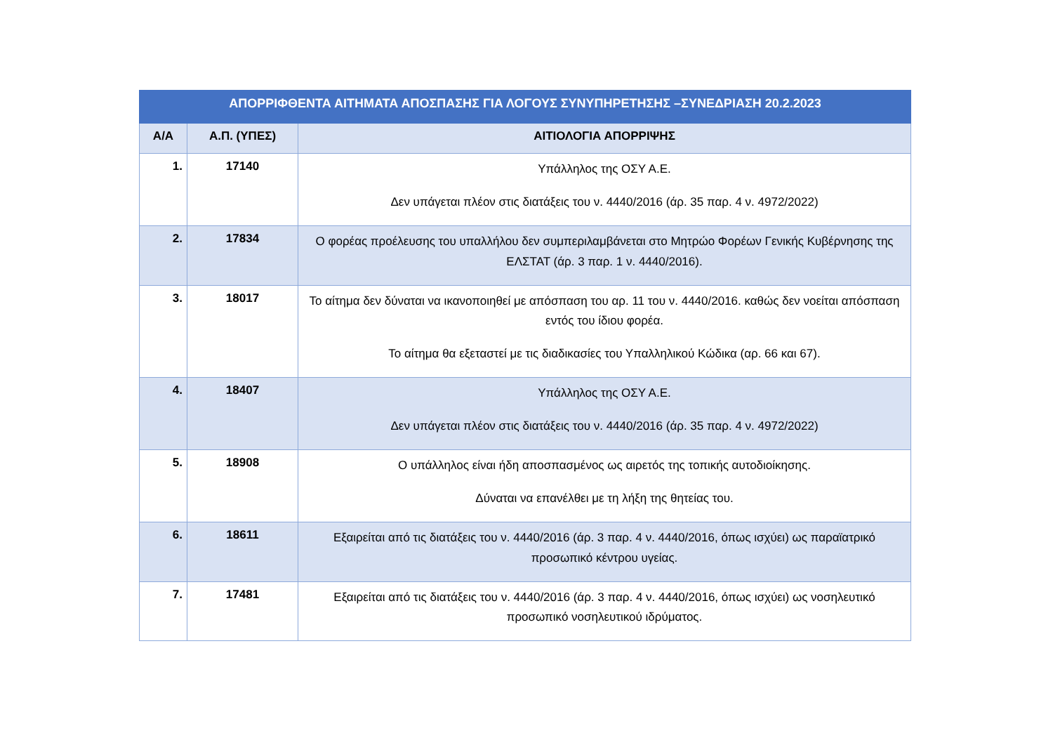| ΑΠΟΡΡΙΦΘΕΝΤΑ ΑΙΤΗΜΑΤΑ ΑΠΟΣΠΑΣΗΣ ΓΙΑ ΛΟΓΟΥΣ ΣΥΝΥΠΗΡΕΤΗΣΗΣ –ΣΥΝΕΔΡΙΑΣΗ 20.2.2023 | | |
| --- | --- | --- |
| Α/Α | Α.Π. (ΥΠΕΣ) | ΑΙΤΙΟΛΟΓΙΑ ΑΠΟΡΡΙΨΗΣ |
| 1. | 17140 | Υπάλληλος της ΟΣΥ Α.Ε. Δεν υπάγεται πλέον στις διατάξεις του ν. 4440/2016 (άρ. 35 παρ. 4 ν. 4972/2022) |
| 2. | 17834 | Ο φορέας προέλευσης του υπαλλήλου δεν συμπεριλαμβάνεται στο Μητρώο Φορέων Γενικής Κυβέρνησης της ΕΛΣΤΑΤ (άρ. 3 παρ. 1 ν. 4440/2016). |
| 3. | 18017 | Το αίτημα δεν δύναται να ικανοποιηθεί με απόσπαση του αρ. 11 του ν. 4440/2016. καθώς δεν νοείται απόσπαση εντός του ίδιου φορέα. Το αίτημα θα εξεταστεί με τις διαδικασίες του Υπαλληλικού Κώδικα (αρ. 66 και 67). |
| 4. | 18407 | Υπάλληλος της ΟΣΥ Α.Ε. Δεν υπάγεται πλέον στις διατάξεις του ν. 4440/2016 (άρ. 35 παρ. 4 ν. 4972/2022) |
| 5. | 18908 | Ο υπάλληλος είναι ήδη αποσπασμένος ως αιρετός της τοπικής αυτοδιοίκησης. Δύναται να επανέλθει με τη λήξη της θητείας του. |
| 6. | 18611 | Εξαιρείται από τις διατάξεις του ν. 4440/2016 (άρ. 3 παρ. 4 ν. 4440/2016, όπως ισχύει) ως παραϊατρικό προσωπικό κέντρου υγείας. |
| 7. | 17481 | Εξαιρείται από τις διατάξεις του ν. 4440/2016 (άρ. 3 παρ. 4 ν. 4440/2016, όπως ισχύει) ως νοσηλευτικό προσωπικό νοσηλευτικού ιδρύματος. |